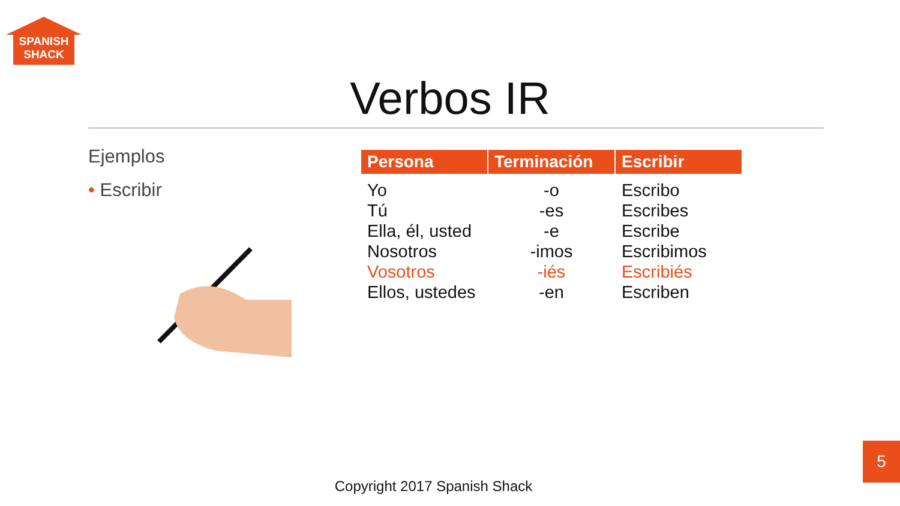SPANISH
SHACK
Verbos IR
Ejemplos
• Escribir
| Persona | Terminación | Escribir |
| --- | --- | --- |
| Yo | -o | Escribo |
| Tú | -es | Escribes |
| Ella, él, usted | -e | Escribe |
| Nosotros | -imos | Escribimos |
| Vosotros | -iés | Escribiés |
| Ellos, ustedes | -en | Escriben |
Copyright 2017 Spanish Shack
5